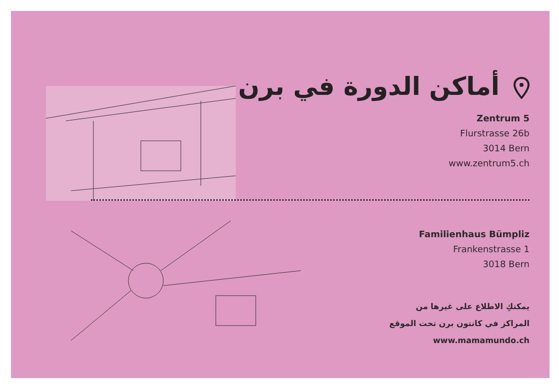أماكن الدورة في برن
Zentrum 5
Flurstrasse 26b
3014 Bern
www.zentrum5.ch
Familienhaus Bümpliz
Frankenstrasse 1
3018 Bern
يمكنكِ الاطلاع على غيرها من
المراكز في كانتون برن تحت الموقع
www.mamamundo.ch